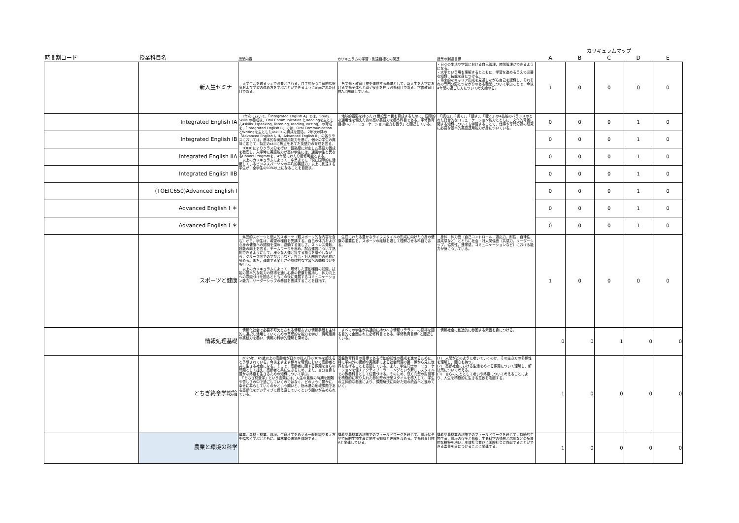| | | | | | カリキュラムマップ | | | | |
| --- | --- | --- | --- | --- | --- | --- | --- | --- | --- |
| 時間割コード | 授業科目名 | 授業内容 | カリキュラムの学習・到達目標との関連 | 授業の到達目標 | A | B | C | D | E |
| | 新入生セミナー | 大学生活を送るうえで必要とされる，自主的かつ自律的な態度および学習の進め方を学ぶことができるように企画された科目である。 | 各学修・教育目標を達成する基礎として，新入生を大学における学修全体へと導く役割を担う必修科目である。学修教育目標Aと関連している。 | ・日々の生活や学習における自己管理，時間管理ができるようになる。 ・大学という場を理解するとともに，学習を進めるうえで必要な知識，技能を身につける。 ・将来的なキャリア形成を見通しながら自己を認識し，それぞれの専門分野とつながりのある職業について学ぶことで，今後4年間の過ごし方について考え始める。 | 1 | 0 | 0 | 0 | 0 |
| | Integrated English IA | 1年次において，「Integrated English A」では，Study Skills の養成後，Oral Communication とReadingを主とした4skills（speaking, listening, reading, writing）の育成を，「Integrated English B」では，Oral Communication とWritingを主とした4skills の育成を図る。2年次以降の「Advanced English Ⅰ，Ⅱ，Advanced English Ⅲ」の各クラスにおいては，基本的な英語運用能力を基に，個々の学生の興味に応じて，特定のskillに焦点をあてた英語力の育成を図る。 TOEICによりクラス分を行い，習熟度に対応した英語力養成を徹底し，入学時に英語能力が高い学生には，通常学生と異なるHonors Programを，4年間にわたり履修可能とする。 以上のカリキュラムによって，卒業までに「現在国際的に活躍しているビジネスパーソンの平均的英語力」以上に到達する学生が，全学生の50%以上になることを目指す。 | 地球的視野を持った21世紀型市民を育成するために，国際的な通用性を備えた質の高い英語力を養う科目である。学修教育目標Dの「コミュニケーション能力を養う」と関連している。 | 「読む」，「書く」，「話す」，「聴く」の4技能のバランスのとれた総合的なコミュニケーション能力とともに，文化的背景に関する知識についても学習することで，仕事や専門分野の研究に必要な基本的英語運用能力が身についている。 | 0 | 0 | 0 | 1 | 0 |
| | Integrated English IB | | | | 0 | 0 | 0 | 1 | 0 |
| | Integrated English IIA | | | | 0 | 0 | 0 | 1 | 0 |
| | Integrated English IIB | | | | 0 | 0 | 0 | 1 | 0 |
| | (TOEIC650)Advanced English I | | | | 0 | 0 | 0 | 1 | 0 |
| | Advanced English I ＊ | | | | 0 | 0 | 0 | 1 | 0 |
| | Advanced English I ＊ | | | | 0 | 0 | 0 | 1 | 0 |
| | スポーツと健康 | 集団的スポーツと個人的スポーツ（軽スポーツ的な内容を含む）から，学生は，希望の種目を受講する。自己の体力および心身の健康への認識を深め，運動する楽しさ，ストレス発散，技能の向上を図る。チームワークを高め，試合運営について熟知できるようにして，様々な人達と接する機会を増やしながら，グループ間での学び合いなど，社会・対人関係力の形成に努める。また，運動する楽しさや意欲的な学習への動機づけをも行う。 以上のカリキュラムによって，履修した運動種目の知識，技能の基本的な能力の修得を通し心身の健康を維持し，体力向上への意識づけを図るとともに今後に発展するコミュニケーション能力，リーダーシップの基盤を養成することを目指す。 | 生涯にわたる豊かなライフスタイルの形成に向けた心身の健康の重要性を，スポーツの経験を通して理解させる科目である。 | 身体・体力面（自己コントロール，適応力，耐性，自律性，達成感など）とともに社会・対人関係面（共感力，リーダーシップ，協調性，連帯感，コミュニケーションなど）における能力が身についている。 | 1 | 0 | 0 | 0 | 0 |
| | 情報処理基礎 | 情報化社会で必要不可欠とされる情報および情報手段を主体的に選択し活用していくための基礎的な能力を学び，情報活用の実践力を養い，情報の科学的理解を深める。 | すべての学生が共通的に持つべき情報リテラシーの修得を図る目的で企画された必修科目である。学修教育目標Cと関連している。 | 情報社会に創造的に参画する素養を身につける。 | 0 | 0 | 1 | 0 | 0 |
| | とちぎ終章学総論 | 2025年、65歳以上の高齢者が日本の総人口の30%を超えると予想されている。今後ますます様々な環境において高齢者と共に生きる社会になる。そこで、高齢者に関する課題を自らの問題として捉え、高齢者と共に生きるため、また、自分自身も豊かな終章を生きるための知識について学ぶ。 「とちぎ終章学」という言葉には、人生の最後の時期を困難や苦しさの中で過ごしていくのではなく、どのように豊かに、幸せに暮らしていくのかという問いと、栃木県の地域課題である高齢化をポジティブに捉え直していくという願いが込められている。 | 基盤教育科目の目標である行動的知性の養成を進めるために、特に学内外の講師や実践家による社会問題の第一線から見た世界を広げることを意図している。また、学生同士のコミュニケーションを促すアクティブ・ラーニングという新しいスタイルでの教養科目として位置づける。そのため、双方向型の討論等を積極的に取り入れた参加型の授業スタイルを導入して、学生の主体的な参画により、課題解決に向けた知の統合へと進めていく。 | (1) 人間がどのように老いていくのか、その生き方の多様性を理解し、関心を持つ。 (2) 高齢社会における生活をめぐる課題について理解し、解決策について考える。 (3) 自らのこととして老いや終章について考えることにより、人生を積極的に生きる意欲を喚起する。 | 1 | 0 | 0 | 0 | 0 |
| | 農業と環境の科学 | 農業、森林・林業、環境，生命科学をめぐる一般知識や考え方を幅広く学ぶとともに、農林業の現場を体験する。 | 講義や農林業の現場でのフィールドワークを通じて、環境保全や持続的生物生産に関する知識と理解を深める。学修教育目標Aと関連している。 | 講義や農林業の現場でのフィールドワークを通じて，持続的生物生産，環境の保全と修復，生命科学の発展と応用などの多角的な視野を培い，地域社会並びに国際社会に貢献することができる素養を身につけることに関連する。 | 1 | 0 | 0 | 0 | 0 |